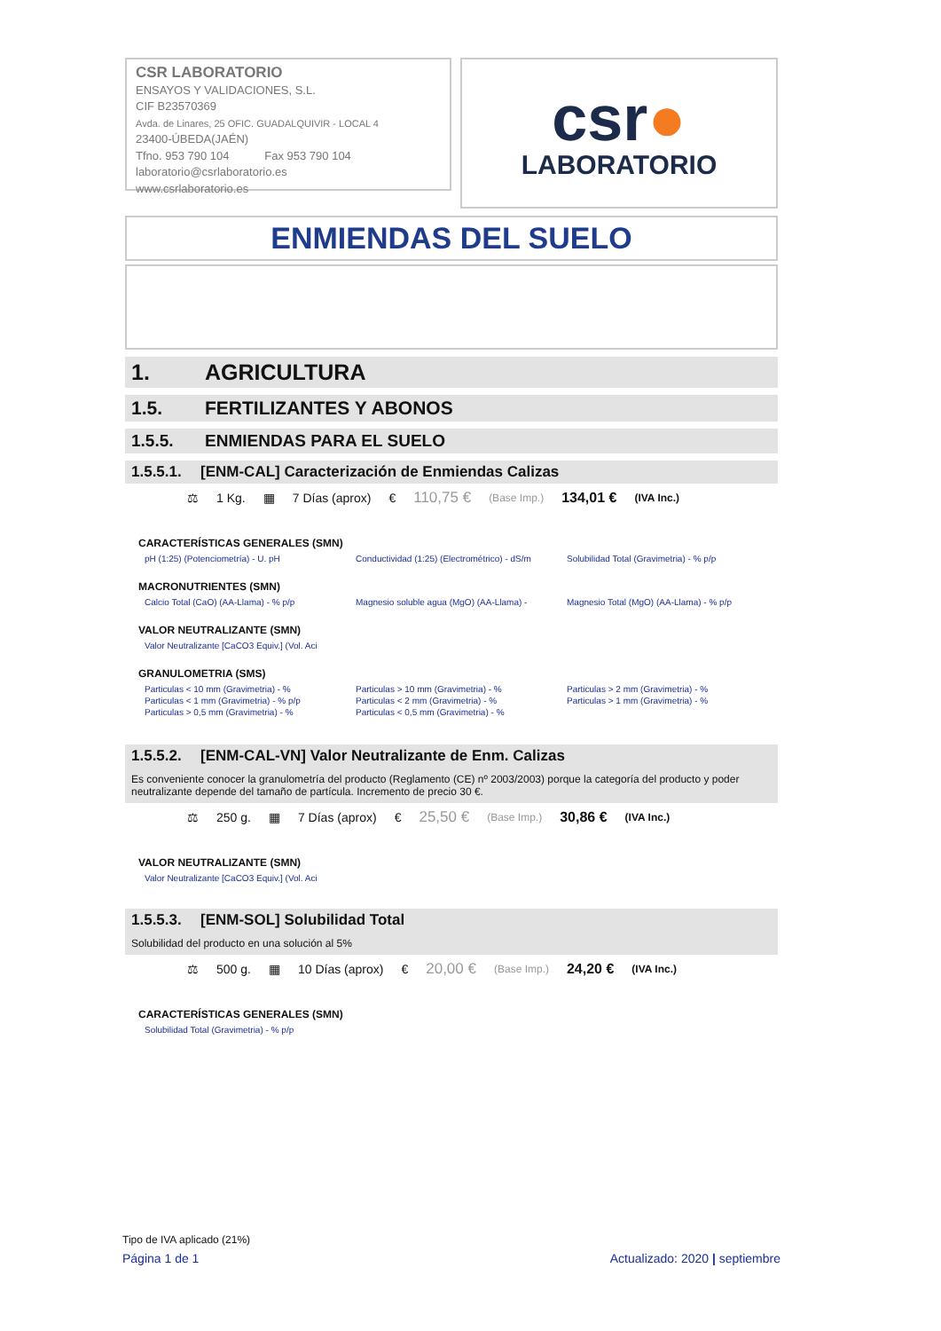CSR LABORATORIO
ENSAYOS Y VALIDACIONES, S.L.
CIF B23570369
Avda. de Linares, 25 OFIC. GUADALQUIVIR - LOCAL 4
23400-ÚBEDA(JAÉN)
Tfno. 953 790 104 Fax 953 790 104
laboratorio@csrlaboratorio.es
www.csrlaboratorio.es
csr●
LABORATORIO
ENMIENDAS DEL SUELO
1. AGRICULTURA
1.5. FERTILIZANTES Y ABONOS
1.5.5. ENMIENDAS PARA EL SUELO
1.5.5.1. [ENM-CAL] Caracterización de Enmiendas Calizas
⚖ 1 Kg. ▦ 7 Días (aprox) € 110,75 € (Base Imp.) 134,01 € (IVA Inc.)
CARACTERÍSTICAS GENERALES (SMN)
pH (1:25) (Potenciometría) - U. pH Conductividad (1:25) (Electrométrico) - dS/m
Solubilidad Total (Gravimetria) - % p/p
MACRONUTRIENTES (SMN)
Calcio Total (CaO) (AA-Llama) - % p/p Magnesio soluble agua (MgO) (AA-Llama) - Magnesio Total (MgO) (AA-Llama) - % p/p
VALOR NEUTRALIZANTE (SMN)
Valor Neutralizante [CaCO3 Equiv.] (Vol. Aci
GRANULOMETRIA (SMS)
Particulas < 10 mm (Gravimetria) - %
Particulas < 1 mm (Gravimetria) - % p/p
Particulas > 0,5 mm (Gravimetria) - %
Particulas > 10 mm (Gravimetria) - %
Particulas < 2 mm (Gravimetria) - %
Particulas < 0,5 mm (Gravimetria) - %
Particulas > 2 mm (Gravimetria) - %
Particulas > 1 mm (Gravimetria) - %
1.5.5.2. [ENM-CAL-VN] Valor Neutralizante de Enm. Calizas
Es conveniente conocer la granulometría del producto (Reglamento (CE) nº 2003/2003) porque la categoría del producto y poder neutralizante depende del tamaño de partícula. Incremento de precio 30 €.
⚖ 250 g. ▦ 7 Días (aprox) € 25,50 € (Base Imp.) 30,86 € (IVA Inc.)
VALOR NEUTRALIZANTE (SMN)
Valor Neutralizante [CaCO3 Equiv.] (Vol. Aci
1.5.5.3. [ENM-SOL] Solubilidad Total
Solubilidad del producto en una solución al 5%
⚖ 500 g. ▦ 10 Días (aprox) € 20,00 € (Base Imp.) 24,20 € (IVA Inc.)
CARACTERÍSTICAS GENERALES (SMN)
Solubilidad Total (Gravimetria) - % p/p
Tipo de IVA aplicado (21%)
Página 1 de 1 Actualizado: 2020 | septiembre